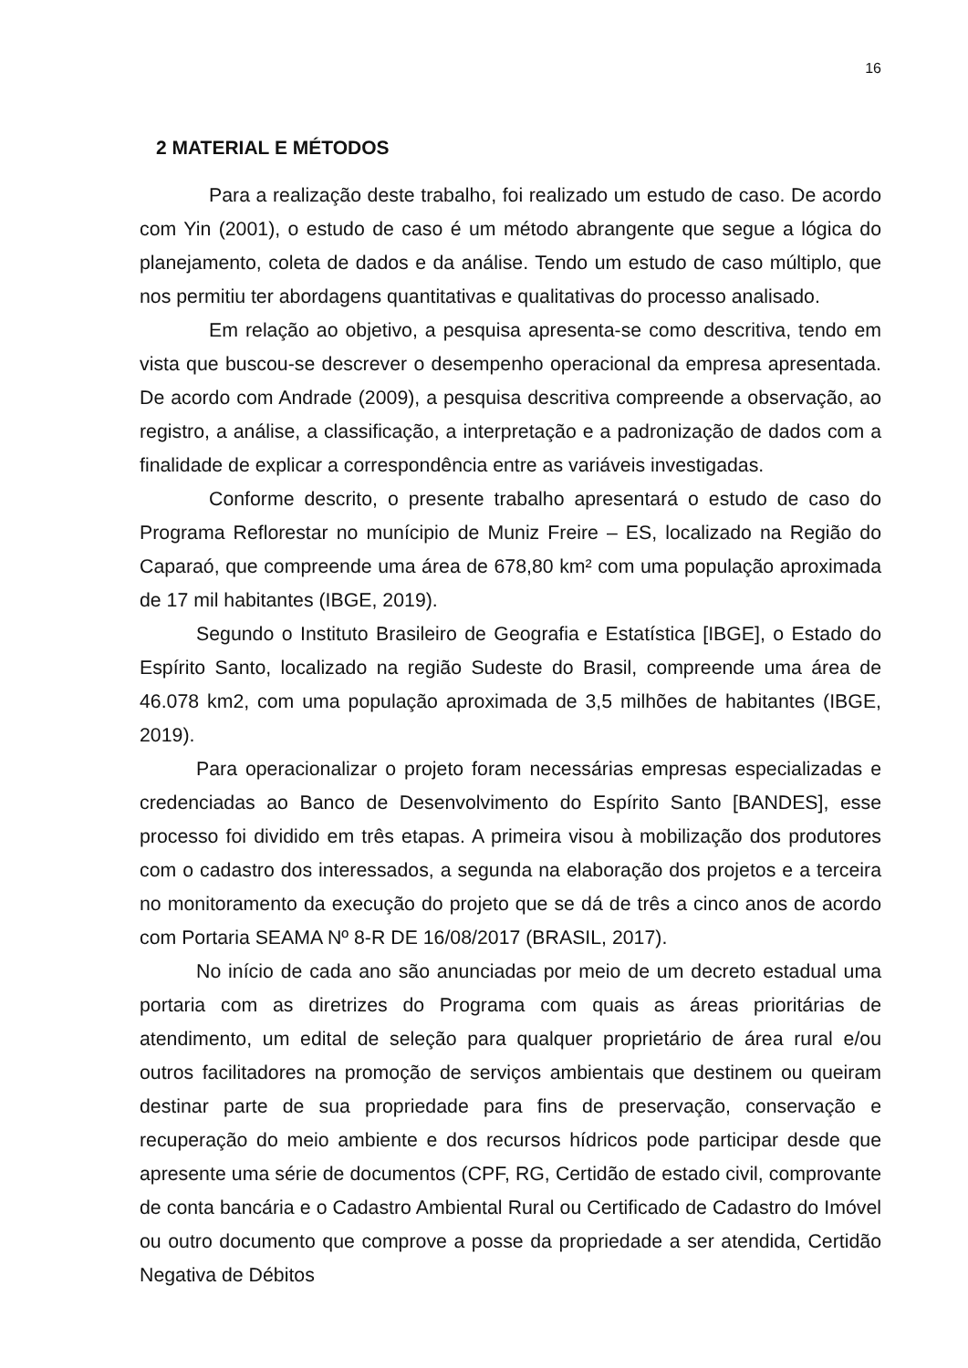16
2 MATERIAL E MÉTODOS
Para a realização deste trabalho, foi realizado um estudo de caso. De acordo com Yin (2001), o estudo de caso é um método abrangente que segue a lógica do planejamento, coleta de dados e da análise. Tendo um estudo de caso múltiplo, que nos permitiu ter abordagens quantitativas e qualitativas do processo analisado.
Em relação ao objetivo, a pesquisa apresenta-se como descritiva, tendo em vista que buscou-se descrever o desempenho operacional da empresa apresentada. De acordo com Andrade (2009), a pesquisa descritiva compreende a observação, ao registro, a análise, a classificação, a interpretação e a padronização de dados com a finalidade de explicar a correspondência entre as variáveis investigadas.
Conforme descrito, o presente trabalho apresentará o estudo de caso do Programa Reflorestar no munícipio de Muniz Freire – ES, localizado na Região do Caparaó, que compreende uma área de 678,80 km² com uma população aproximada de 17 mil habitantes (IBGE, 2019).
Segundo o Instituto Brasileiro de Geografia e Estatística [IBGE], o Estado do Espírito Santo, localizado na região Sudeste do Brasil, compreende uma área de 46.078 km2, com uma população aproximada de 3,5 milhões de habitantes (IBGE, 2019).
Para operacionalizar o projeto foram necessárias empresas especializadas e credenciadas ao Banco de Desenvolvimento do Espírito Santo [BANDES], esse processo foi dividido em três etapas. A primeira visou à mobilização dos produtores com o cadastro dos interessados, a segunda na elaboração dos projetos e a terceira no monitoramento da execução do projeto que se dá de três a cinco anos de acordo com Portaria SEAMA Nº 8-R DE 16/08/2017 (BRASIL, 2017).
No início de cada ano são anunciadas por meio de um decreto estadual uma portaria com as diretrizes do Programa com quais as áreas prioritárias de atendimento, um edital de seleção para qualquer proprietário de área rural e/ou outros facilitadores na promoção de serviços ambientais que destinem ou queiram destinar parte de sua propriedade para fins de preservação, conservação e recuperação do meio ambiente e dos recursos hídricos pode participar desde que apresente uma série de documentos (CPF, RG, Certidão de estado civil, comprovante de conta bancária e o Cadastro Ambiental Rural ou Certificado de Cadastro do Imóvel ou outro documento que comprove a posse da propriedade a ser atendida, Certidão Negativa de Débitos